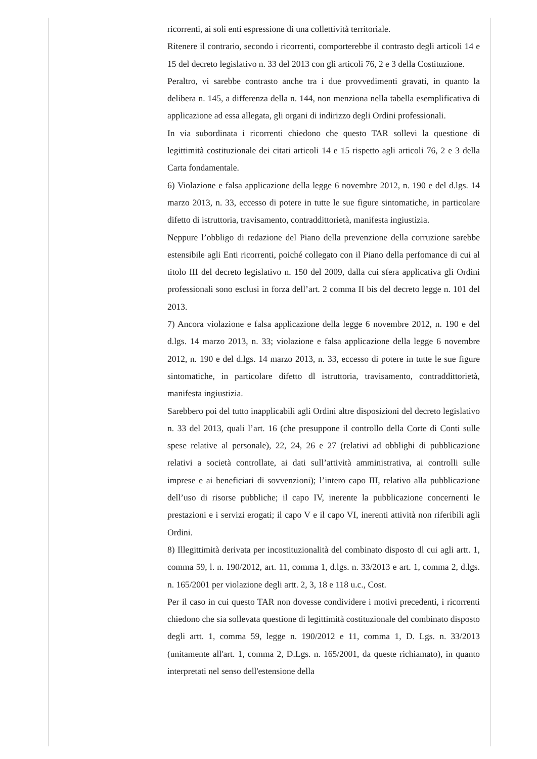ricorrenti, ai soli enti espressione di una collettività territoriale.
Ritenere il contrario, secondo i ricorrenti, comporterebbe il contrasto degli articoli 14 e 15 del decreto legislativo n. 33 del 2013 con gli articoli 76, 2 e 3 della Costituzione.
Peraltro, vi sarebbe contrasto anche tra i due provvedimenti gravati, in quanto la delibera n. 145, a differenza della n. 144, non menziona nella tabella esemplificativa di applicazione ad essa allegata, gli organi di indirizzo degli Ordini professionali.
In via subordinata i ricorrenti chiedono che questo TAR sollevi la questione di legittimità costituzionale dei citati articoli 14 e 15 rispetto agli articoli 76, 2 e 3 della Carta fondamentale.
6) Violazione e falsa applicazione della legge 6 novembre 2012, n. 190 e del d.lgs. 14 marzo 2013, n. 33, eccesso di potere in tutte le sue figure sintomatiche, in particolare difetto di istruttoria, travisamento, contraddittorietà, manifesta ingiustizia.
Neppure l’obbligo di redazione del Piano della prevenzione della corruzione sarebbe estensibile agli Enti ricorrenti, poiché collegato con il Piano della perfomance di cui al titolo III del decreto legislativo n. 150 del 2009, dalla cui sfera applicativa gli Ordini professionali sono esclusi in forza dell’art. 2 comma II bis del decreto legge n. 101 del 2013.
7) Ancora violazione e falsa applicazione della legge 6 novembre 2012, n. 190 e del d.lgs. 14 marzo 2013, n. 33; violazione e falsa applicazione della legge 6 novembre 2012, n. 190 e del d.lgs. 14 marzo 2013, n. 33, eccesso di potere in tutte le sue figure sintomatiche, in particolare difetto dl istruttoria, travisamento, contraddittorietà, manifesta ingiustizia.
Sarebbero poi del tutto inapplicabili agli Ordini altre disposizioni del decreto legislativo n. 33 del 2013, quali l’art. 16 (che presuppone il controllo della Corte di Conti sulle spese relative al personale), 22, 24, 26 e 27 (relativi ad obblighi di pubblicazione relativi a società controllate, ai dati sull’attività amministrativa, ai controlli sulle imprese e ai beneficiari di sovvenzioni); l’intero capo III, relativo alla pubblicazione dell’uso di risorse pubbliche; il capo IV, inerente la pubblicazione concernenti le prestazioni e i servizi erogati; il capo V e il capo VI, inerenti attività non riferibili agli Ordini.
8) Illegittimità derivata per incostituzionalità del combinato disposto dl cui agli artt. 1, comma 59, l. n. 190/2012, art. 11, comma 1, d.lgs. n. 33/2013 e art. 1, comma 2, d.lgs. n. 165/2001 per violazione degli artt. 2, 3, 18 e 118 u.c., Cost.
Per il caso in cui questo TAR non dovesse condividere i motivi precedenti, i ricorrenti chiedono che sia sollevata questione di legittimità costituzionale del combinato disposto degli artt. 1, comma 59, legge n. 190/2012 e 11, comma 1, D. Lgs. n. 33/2013 (unitamente all'art. 1, comma 2, D.Lgs. n. 165/2001, da queste richiamato), in quanto interpretati nel senso dell'estensione della